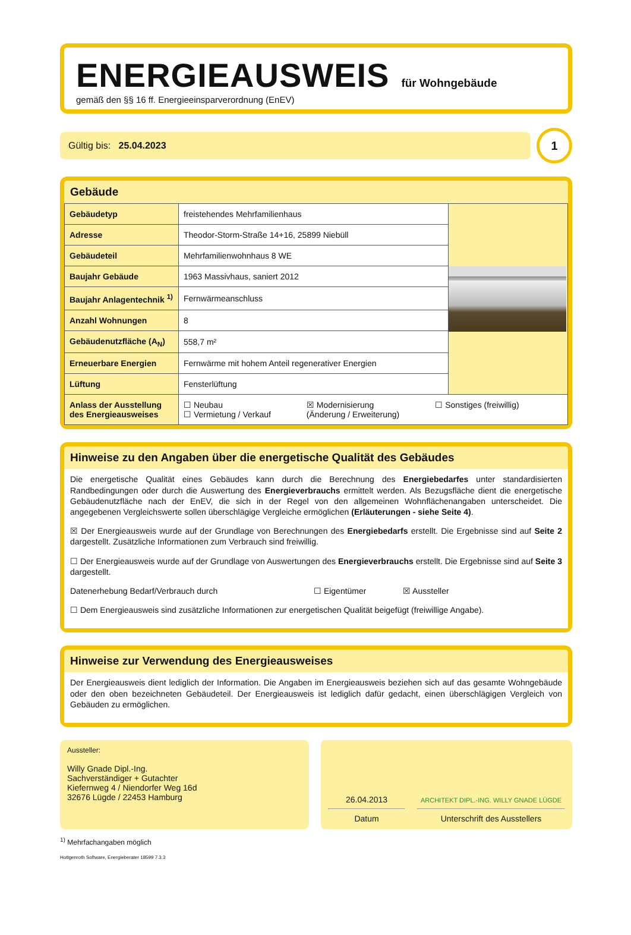ENERGIEAUSWEIS für Wohngebäude
gemäß den §§ 16 ff. Energieeinsparverordnung (EnEV)
Gültig bis: 25.04.2023
1
Gebäude
| Gebäudetyp | freistehendes Mehrfamilienhaus | |
| Adresse | Theodor-Storm-Straße 14+16, 25899 Niebüll | |
| Gebäudeteil | Mehrfamilienwohnhaus 8 WE | |
| Baujahr Gebäude | 1963 Massivhaus, saniert 2012 | |
| Baujahr Anlagentechnik <sup>1)</sup> | Fernwärmeanschluss | |
| Anzahl Wohnungen | 8 | |
| Gebäudenutzfläche (A<sub>N</sub>) | 558,7 m² | |
| Erneuerbare Energien | Fernwärme mit hohem Anteil regenerativer Energien | |
| Lüftung | Fensterlüftung | |
| Anlass der Ausstellung des Energieausweises | ☐ Neubau ☐ Vermietung / Verkauf ☒ Modernisierung (Änderung / Erweiterung) ☐ Sonstiges (freiwillig) | |
Hinweise zu den Angaben über die energetische Qualität des Gebäudes
Die energetische Qualität eines Gebäudes kann durch die Berechnung des Energiebedarfes unter standardisierten Randbedingungen oder durch die Auswertung des Energieverbrauchs ermittelt werden. Als Bezugsfläche dient die energetische Gebäudenutzfläche nach der EnEV, die sich in der Regel von den allgemeinen Wohnflächenangaben unterscheidet. Die angegebenen Vergleichswerte sollen überschlägige Vergleiche ermöglichen (Erläuterungen - siehe Seite 4).
☒ Der Energieausweis wurde auf der Grundlage von Berechnungen des Energiebedarfs erstellt. Die Ergebnisse sind auf Seite 2 dargestellt. Zusätzliche Informationen zum Verbrauch sind freiwillig.
☐ Der Energieausweis wurde auf der Grundlage von Auswertungen des Energieverbrauchs erstellt. Die Ergebnisse sind auf Seite 3 dargestellt.
Datenerhebung Bedarf/Verbrauch durch ☐ Eigentümer ☒ Aussteller
☐ Dem Energieausweis sind zusätzliche Informationen zur energetischen Qualität beigefügt (freiwillige Angabe).
Hinweise zur Verwendung des Energieausweises
Der Energieausweis dient lediglich der Information. Die Angaben im Energieausweis beziehen sich auf das gesamte Wohngebäude oder den oben bezeichneten Gebäudeteil. Der Energieausweis ist lediglich dafür gedacht, einen überschlägigen Vergleich von Gebäuden zu ermöglichen.
Aussteller:
Willy Gnade Dipl.-Ing.
Sachverständiger + Gutachter
Kiefernweg 4 / Niendorfer Weg 16d
32676 Lügde / 22453 Hamburg
26.04.2013
Datum
ARCHITEKT DIPL.-ING. WILLY GNADE LÜGDE
Unterschrift des Ausstellers
<sup>1)</sup> Mehrfachangaben möglich
Hottgenroth Software, Energieberater 18599 7.3.3